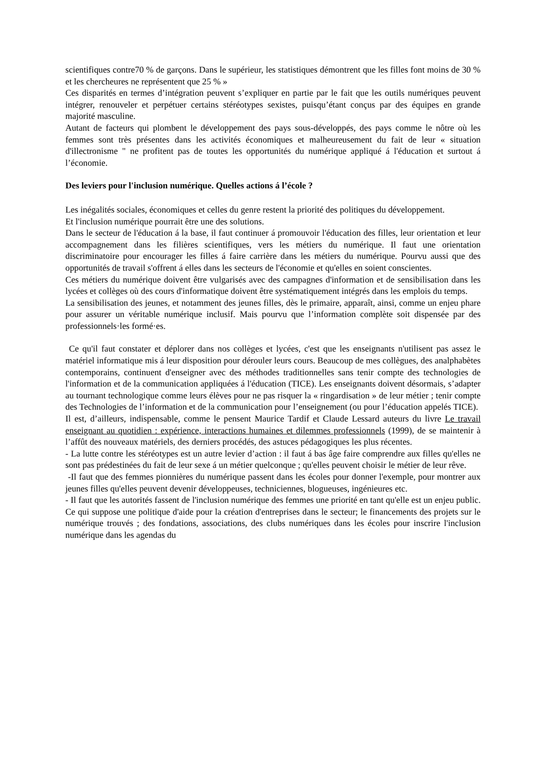scientifiques contre70 % de garçons. Dans le supérieur, les statistiques démontrent que les filles font moins de 30 % et les chercheures ne représentent que 25 % »
Ces disparités en termes d’intégration peuvent s’expliquer en partie par le fait que les outils numériques peuvent intégrer, renouveler et perpétuer certains stéréotypes sexistes, puisqu’étant conçus par des équipes en grande majorité masculine.
Autant de facteurs qui plombent le développement des pays sous-développés, des pays comme le nôtre où les femmes sont très présentes dans les activités économiques et malheureusement du fait de leur « situation d'illectronisme " ne profitent pas de toutes les opportunités du numérique appliqué á l'éducation et surtout á l’économie.
Des leviers pour l'inclusion numérique. Quelles actions á l’école ?
Les inégalités sociales, économiques et celles du genre restent la priorité des politiques du développement.
Et l'inclusion numérique pourrait être une des solutions.
Dans le secteur de l'éducation á la base, il faut continuer á promouvoir l'éducation des filles, leur orientation et leur accompagnement dans les filières scientifiques, vers les métiers du numérique. Il faut une orientation discriminatoire pour encourager les filles á faire carrière dans les métiers du numérique. Pourvu aussi que des opportunités de travail s'offrent á elles dans les secteurs de l'économie et qu'elles en soient conscientes.
Ces métiers du numérique doivent être vulgarisés avec des campagnes d'information et de sensibilisation dans les lycées et collèges où des cours d'informatique doivent être systématiquement intégrés dans les emplois du temps.
La sensibilisation des jeunes, et notamment des jeunes filles, dès le primaire, apparaît, ainsi, comme un enjeu phare pour assurer un véritable numérique inclusif. Mais pourvu que l’information complète soit dispensée par des professionnels·les formé·es.
Ce qu'il faut constater et déplorer dans nos collèges et lycées, c'est que les enseignants n'utilisent pas assez le matériel informatique mis á leur disposition pour dérouler leurs cours. Beaucoup de mes collègues, des analphabètes contemporains, continuent d'enseigner avec des méthodes traditionnelles sans tenir compte des technologies de l'information et de la communication appliquées á l'éducation (TICE). Les enseignants doivent désormais, s’adapter au tournant technologique comme leurs élèves pour ne pas risquer la « ringardisation » de leur métier ; tenir compte des Technologies de l’information et de la communication pour l’enseignement (ou pour l’éducation appelés TICE).
Il est, d’ailleurs, indispensable, comme le pensent Maurice Tardif et Claude Lessard auteurs du livre Le travail enseignant au quotidien : expérience, interactions humaines et dilemmes professionnels (1999), de se maintenir à l’affût des nouveaux matériels, des derniers procédés, des astuces pédagogiques les plus récentes.
- La lutte contre les stéréotypes est un autre levier d’action : il faut á bas âge faire comprendre aux filles qu'elles ne sont pas prédestinées du fait de leur sexe á un métier quelconque ; qu'elles peuvent choisir le métier de leur rêve.
-Il faut que des femmes pionnières du numérique passent dans les écoles pour donner l'exemple, pour montrer aux jeunes filles qu'elles peuvent devenir développeuses, techniciennes, blogueuses, ingénieures etc.
- Il faut que les autorités fassent de l'inclusion numérique des femmes une priorité en tant qu'elle est un enjeu public. Ce qui suppose une politique d'aide pour la création d'entreprises dans le secteur; le financements des projets sur le numérique trouvés ; des fondations, associations, des clubs numériques dans les écoles pour inscrire l'inclusion numérique dans les agendas du